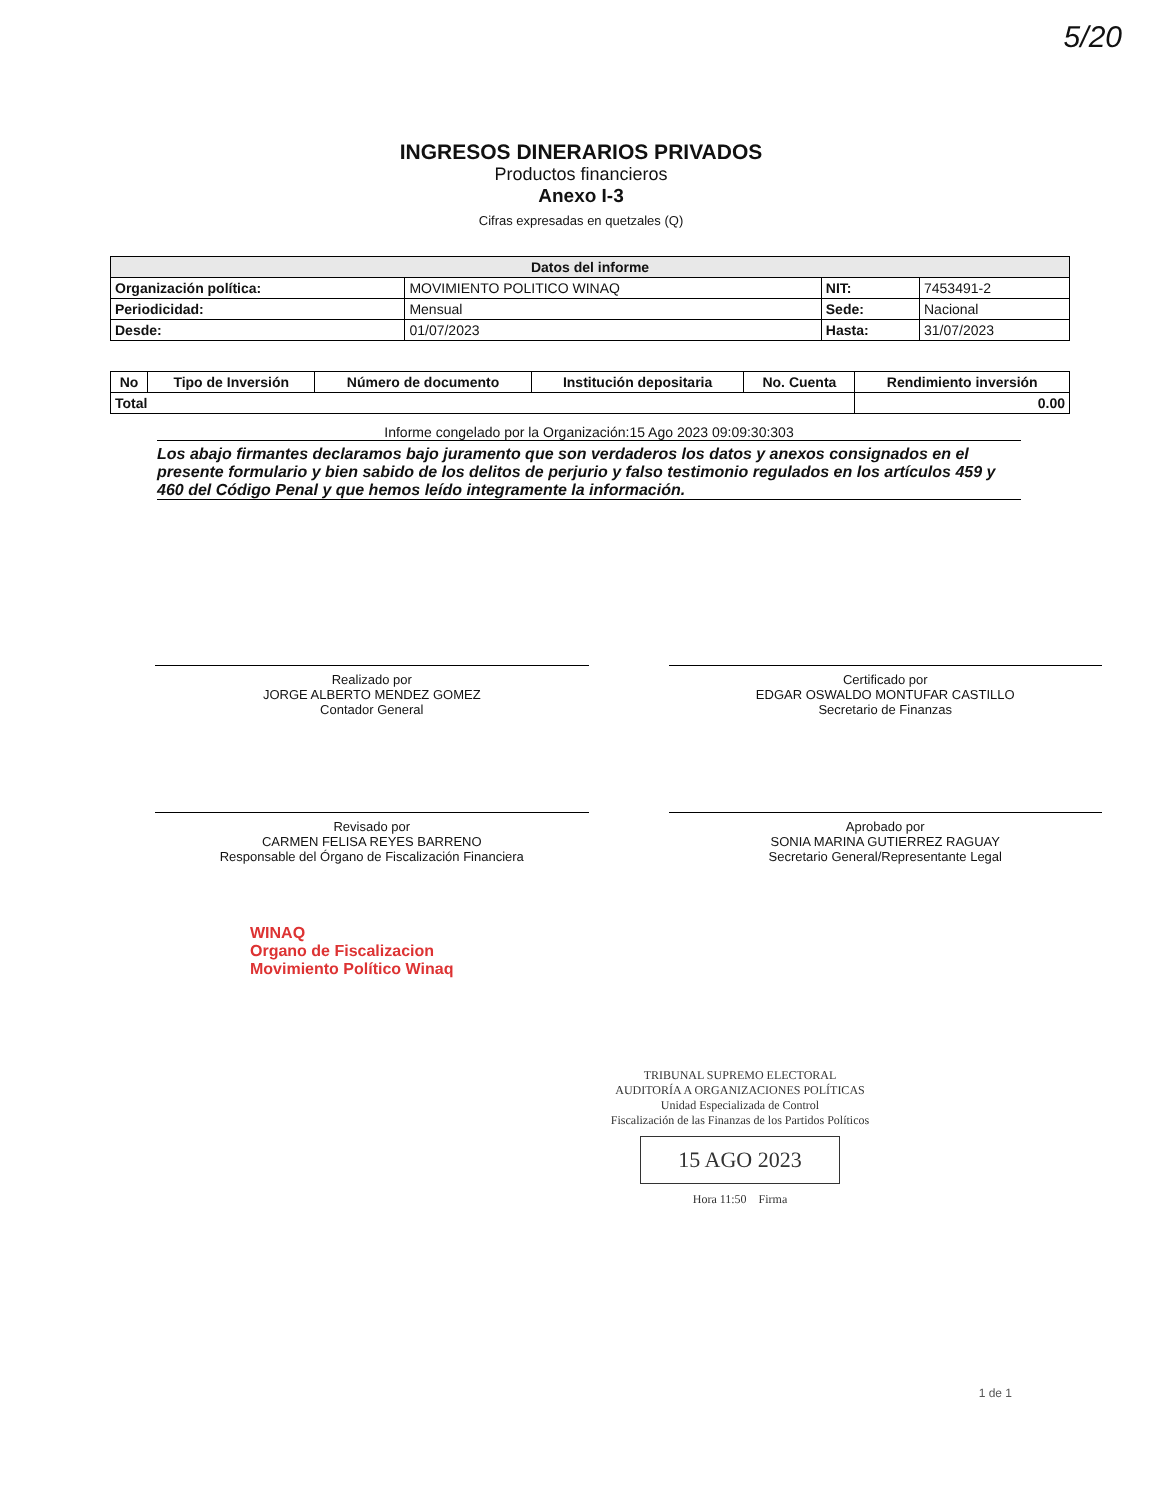5/20
INGRESOS DINERARIOS PRIVADOS
Productos financieros
Anexo I-3
Cifras expresadas en quetzales (Q)
| Datos del informe | | | |
| Organización política: | MOVIMIENTO POLITICO WINAQ | NIT: | 7453491-2 |
| Periodicidad: | Mensual | Sede: | Nacional |
| Desde: | 01/07/2023 | Hasta: | 31/07/2023 |
| No | Tipo de Inversión | Número de documento | Institución depositaria | No. Cuenta | Rendimiento inversión |
| --- | --- | --- | --- | --- | --- |
| Total | | | | | 0.00 |
Informe congelado por la Organización:15 Ago 2023 09:09:30:303
Los abajo firmantes declaramos bajo juramento que son verdaderos los datos y anexos consignados en el presente formulario y bien sabido de los delitos de perjurio y falso testimonio regulados en los artículos 459 y 460 del Código Penal y que hemos leído integramente la información.
Realizado por
JORGE ALBERTO MENDEZ GOMEZ
Contador General
Certificado por
EDGAR OSWALDO MONTUFAR CASTILLO
Secretario de Finanzas
Revisado por
CARMEN FELISA REYES BARRENO
Responsable del Órgano de Fiscalización Financiera
Aprobado por
SONIA MARINA GUTIERREZ RAGUAY
Secretario General/Representante Legal
WINAQ
Organo de Fiscalizacion
Movimiento Político Winaq
TRIBUNAL SUPREMO ELECTORAL
AUDITORÍA A ORGANIZACIONES POLÍTICAS
Unidad Especializada de Control
Fiscalización de las Finanzas de los Partidos Políticos
15 AGO 2023
Hora 11:50 Firma
1 de 1